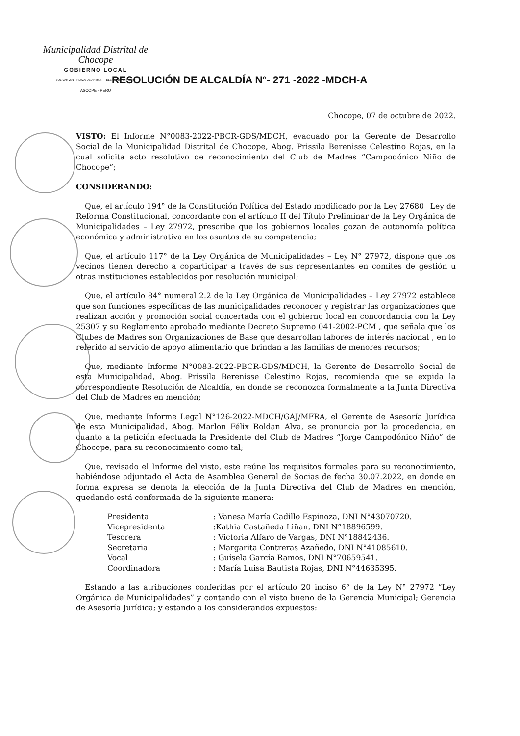Municipalidad Distrital de Chocope
GOBIERNO LOCAL
BOLIVAR 291 - PLAZA DE ARMAS - TELEFAX (044) 542140
ASCOPE - PERU
RESOLUCIÓN DE ALCALDÍA N°- 271 -2022 -MDCH-A
Chocope, 07 de octubre de 2022.
VISTO: El Informe N°0083-2022-PBCR-GDS/MDCH, evacuado por la Gerente de Desarrollo Social de la Municipalidad Distrital de Chocope, Abog. Prissila Berenisse Celestino Rojas, en la cual solicita acto resolutivo de reconocimiento del Club de Madres “Campodónico Niño de Chocope”;
CONSIDERANDO:
Que, el artículo 194° de la Constitución Política del Estado modificado por la Ley 27680 _Ley de Reforma Constitucional, concordante con el artículo II del Título Preliminar de la Ley Orgánica de Municipalidades – Ley 27972, prescribe que los gobiernos locales gozan de autonomía política económica y administrativa en los asuntos de su competencia;
Que, el artículo 117° de la Ley Orgánica de Municipalidades – Ley N° 27972, dispone que los vecinos tienen derecho a coparticipar a través de sus representantes en comités de gestión u otras instituciones establecidos por resolución municipal;
Que, el artículo 84° numeral 2.2 de la Ley Orgánica de Municipalidades – Ley 27972 establece que son funciones específicas de las municipalidades reconocer y registrar las organizaciones que realizan acción y promoción social concertada con el gobierno local en concordancia con la Ley 25307 y su Reglamento aprobado mediante Decreto Supremo 041-2002-PCM , que señala que los Clubes de Madres son Organizaciones de Base que desarrollan labores de interés nacional , en lo referido al servicio de apoyo alimentario que brindan a las familias de menores recursos;
Que, mediante Informe N°0083-2022-PBCR-GDS/MDCH, la Gerente de Desarrollo Social de esta Municipalidad, Abog. Prissila Berenisse Celestino Rojas, recomienda que se expida la correspondiente Resolución de Alcaldía, en donde se reconozca formalmente a la Junta Directiva del Club de Madres en mención;
Que, mediante Informe Legal N°126-2022-MDCH/GAJ/MFRA, el Gerente de Asesoría Jurídica de esta Municipalidad, Abog. Marlon Félix Roldan Alva, se pronuncia por la procedencia, en cuanto a la petición efectuada la Presidente del Club de Madres “Jorge Campodónico Niño” de Chocope, para su reconocimiento como tal;
Que, revisado el Informe del visto, este reúne los requisitos formales para su reconocimiento, habiéndose adjuntado el Acta de Asamblea General de Socias de fecha 30.07.2022, en donde en forma expresa se denota la elección de la Junta Directiva del Club de Madres en mención, quedando está conformada de la siguiente manera:
| Presidenta | : Vanesa María Cadillo Espinoza, DNI N°43070720. |
| Vicepresidenta | :Kathia Castañeda Liñan, DNI N°18896599. |
| Tesorera | : Victoria Alfaro de Vargas, DNI N°18842436. |
| Secretaria | : Margarita Contreras Azañedo, DNI N°41085610. |
| Vocal | : Guísela García Ramos, DNI N°70659541. |
| Coordinadora | : María Luisa Bautista Rojas, DNI N°44635395. |
Estando a las atribuciones conferidas por el artículo 20 inciso 6° de la Ley N° 27972 “Ley Orgánica de Municipalidades” y contando con el visto bueno de la Gerencia Municipal; Gerencia de Asesoría Jurídica; y estando a los considerandos expuestos: